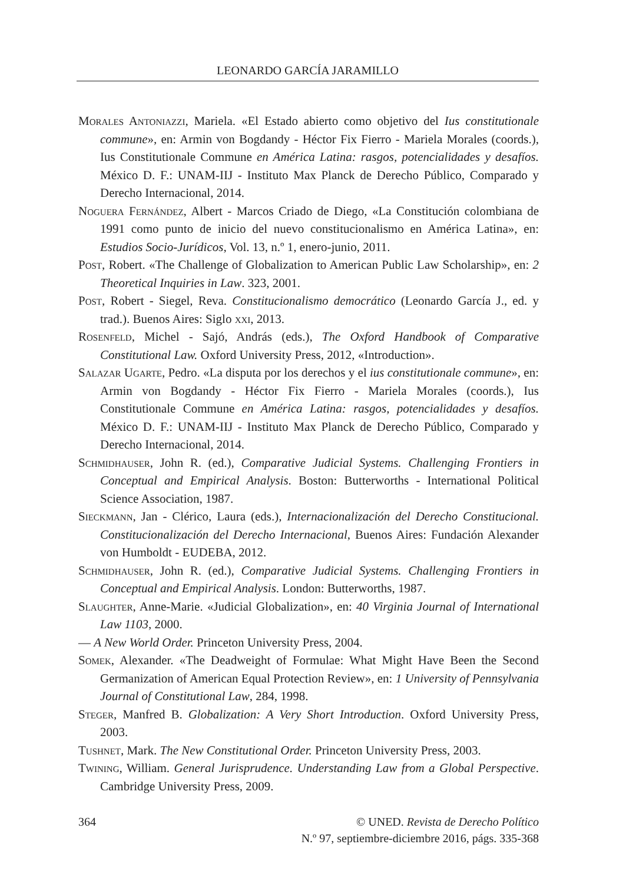LEONARDO GARCÍA JARAMILLO
Morales Antoniazzi, Mariela. «El Estado abierto como objetivo del Ius constitutionale commune», en: Armin von Bogdandy - Héctor Fix Fierro - Mariela Morales (coords.), Ius Constitutionale Commune en América Latina: rasgos, potencialidades y desafíos. México D. F.: UNAM-IIJ - Instituto Max Planck de Derecho Público, Comparado y Derecho Internacional, 2014.
Noguera Fernández, Albert - Marcos Criado de Diego, «La Constitución colombiana de 1991 como punto de inicio del nuevo constitucionalismo en América Latina», en: Estudios Socio-Jurídicos, Vol. 13, n.º 1, enero-junio, 2011.
Post, Robert. «The Challenge of Globalization to American Public Law Scholarship», en: 2 Theoretical Inquiries in Law. 323, 2001.
Post, Robert - Siegel, Reva. Constitucionalismo democrático (Leonardo García J., ed. y trad.). Buenos Aires: Siglo xxi, 2013.
Rosenfeld, Michel - Sajó, András (eds.), The Oxford Handbook of Comparative Constitutional Law. Oxford University Press, 2012, «Introduction».
Salazar Ugarte, Pedro. «La disputa por los derechos y el ius constitutionale commune», en: Armin von Bogdandy - Héctor Fix Fierro - Mariela Morales (coords.), Ius Constitutionale Commune en América Latina: rasgos, potencialidades y desafíos. México D. F.: UNAM-IIJ - Instituto Max Planck de Derecho Público, Comparado y Derecho Internacional, 2014.
Schmidhauser, John R. (ed.), Comparative Judicial Systems. Challenging Frontiers in Conceptual and Empirical Analysis. Boston: Butterworths - International Political Science Association, 1987.
Sieckmann, Jan - Clérico, Laura (eds.), Internacionalización del Derecho Constitucional. Constitucionalización del Derecho Internacional, Buenos Aires: Fundación Alexander von Humboldt - EUDEBA, 2012.
Schmidhauser, John R. (ed.), Comparative Judicial Systems. Challenging Frontiers in Conceptual and Empirical Analysis. London: Butterworths, 1987.
Slaughter, Anne-Marie. «Judicial Globalization», en: 40 Virginia Journal of International Law 1103, 2000.
— A New World Order. Princeton University Press, 2004.
Somek, Alexander. «The Deadweight of Formulae: What Might Have Been the Second Germanization of American Equal Protection Review», en: 1 University of Pennsylvania Journal of Constitutional Law, 284, 1998.
Steger, Manfred B. Globalization: A Very Short Introduction. Oxford University Press, 2003.
Tushnet, Mark. The New Constitutional Order. Princeton University Press, 2003.
Twining, William. General Jurisprudence. Understanding Law from a Global Perspective. Cambridge University Press, 2009.
364 © UNED. Revista de Derecho Político
N.º 97, septiembre-diciembre 2016, págs. 335-368